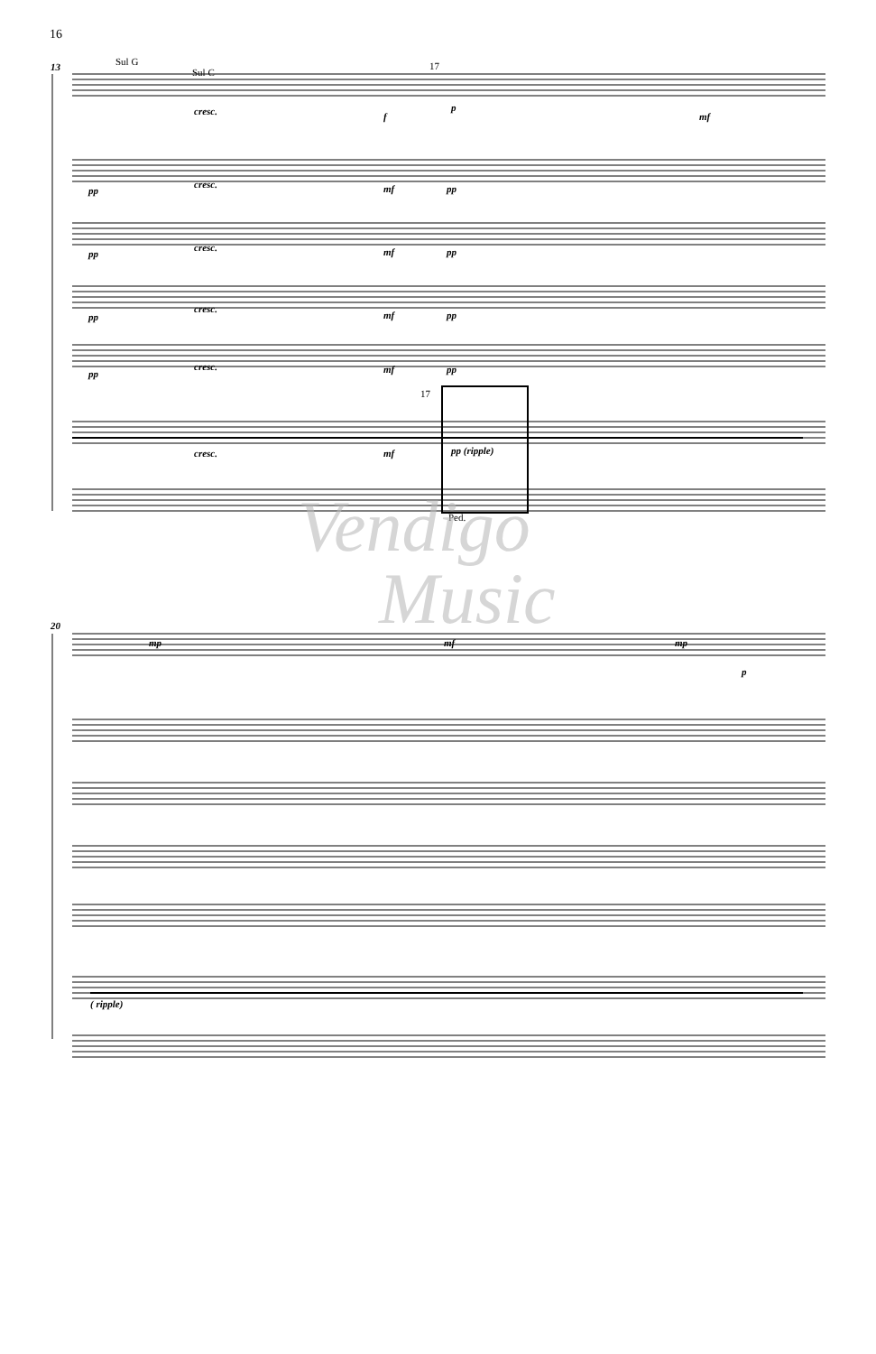16
13
20
pp
pp
pp
pp
f
p
mf
mf
mf
mf
mf
pp
pp
pp
pp
mf
pp (ripple)
cresc.
cresc.
cresc.
cresc.
cresc.
cresc.
mp
mf
mp
p
( ripple)
Sul G
Sul C
17
17
Ped.
Vendigo
Music